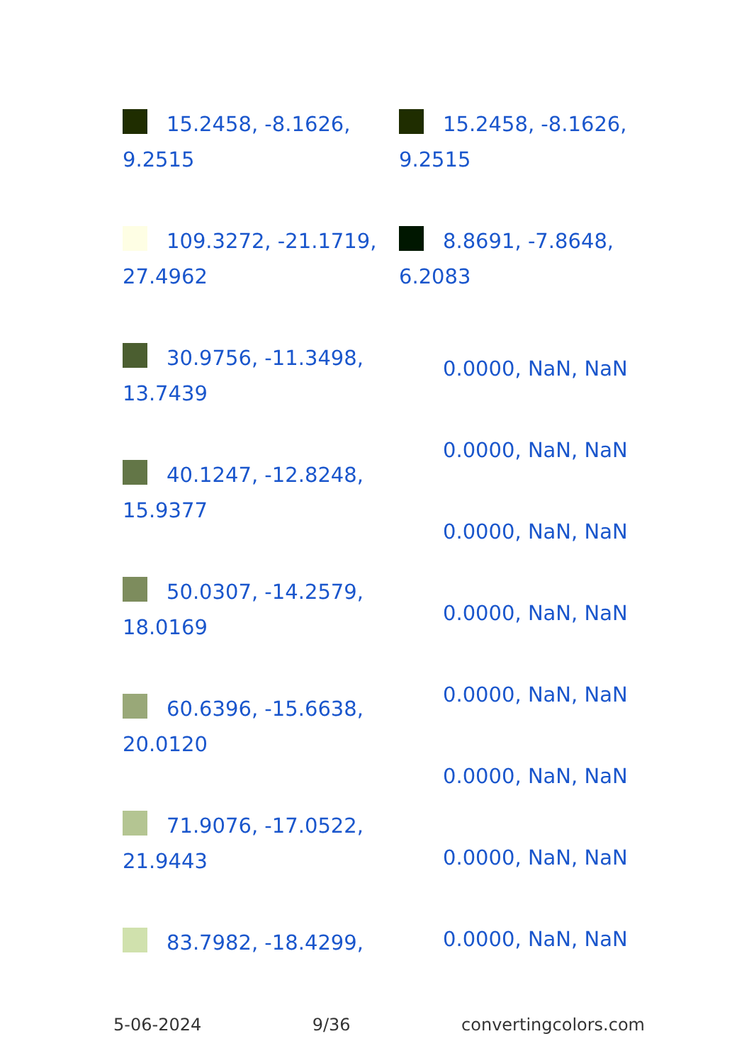15.2458, -8.1626, 9.2515
109.3272, -21.1719, 27.4962
30.9756, -11.3498, 13.7439
40.1247, -12.8248, 15.9377
50.0307, -14.2579, 18.0169
60.6396, -15.6638, 20.0120
71.9076, -17.0522, 21.9443
83.7982, -18.4299,
15.2458, -8.1626, 9.2515
8.8691, -7.8648, 6.2083
0.0000, NaN, NaN
0.0000, NaN, NaN
0.0000, NaN, NaN
0.0000, NaN, NaN
0.0000, NaN, NaN
0.0000, NaN, NaN
0.0000, NaN, NaN
0.0000, NaN, NaN
5-06-2024 9/36 convertingcolors.com